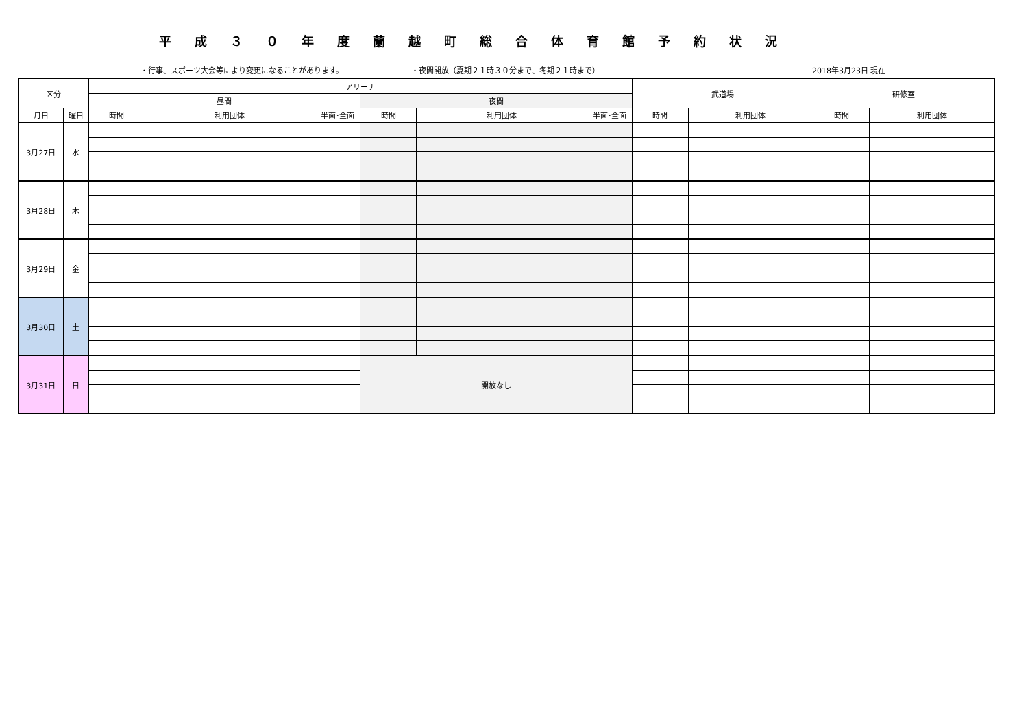平成３０年度蘭越町総合体育館予約状況
・行事、スポーツ大会等により変更になることがあります。 ・夜間開放（夏期２１時３０分まで、冬期２１時まで） 2018年3月23日 現在
| 区分 | | アリーナ | | | | | | 武道場 | | 研修室 | |
| --- | --- | --- | --- | --- | --- | --- | --- | --- | --- | --- | --- |
| | | 昼間 | | | 夜間 | | | | | | |
| 月日 | 曜日 | 時間 | 利用団体 | 半面･全面 | 時間 | 利用団体 | 半面･全面 | 時間 | 利用団体 | 時間 | 利用団体 |
| 3月27日 | 水 | | | | | | | | | | |
| 3月28日 | 木 | | | | | | | | | | |
| 3月29日 | 金 | | | | | | | | | | |
| 3月30日 | 土 | | | | | | | | | | |
| 3月31日 | 日 | | | | 開放なし | | | | | | |